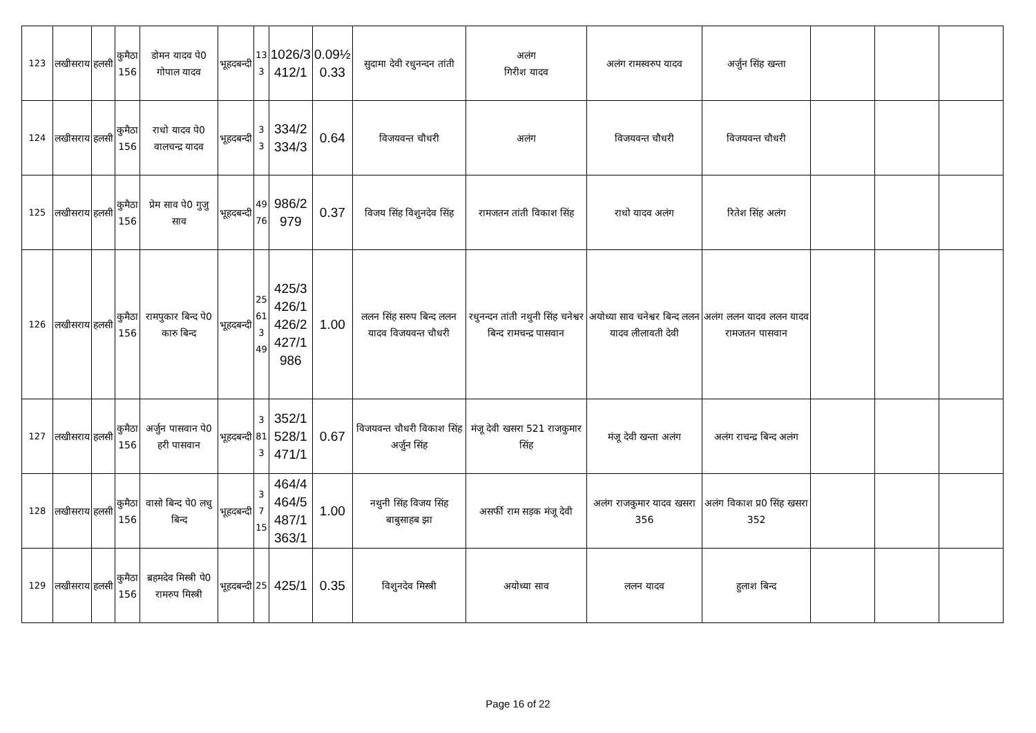| 123 | लखीसराय | हलसी | कुमैठा 156 | डोमन यादव पे0 गोपाल यादव | भूहदबन्दी | 13 3 | 1026/3 412/1 | 0.09½ 0.33 | सुदामा देवी रधुनन्दन तांती | अलंग गिरीश यादव | अलंग रामस्वरुप यादव | अर्जुन सिंह खन्ता | | | |
| 124 | लखीसराय | हलसी | कुमैठा 156 | राधो यादव पे0 वालचन्द्र यादव | भूहदबन्दी | 3 3 | 334/2 334/3 | 0.64 | विजयवन्त चौधरी | अलंग | विजयवन्त चौधरी | विजयवन्त चौधरी | | | |
| 125 | लखीसराय | हलसी | कुमैठा 156 | प्रेम साव पे0 गुजु साव | भूहदबन्दी | 49 76 | 986/2 979 | 0.37 | विजय सिंह विशुनदेव सिंह | रामजतन तांती विकाश सिंह | राधो यादव अलंग | रितेश सिंह अलंग | | | |
| 126 | लखीसराय | हलसी | कुमैठा 156 | रामपुकार बिन्द पे0 कारु बिन्द | भूहदबन्दी | 25 61 3 49 | 425/3 426/1 426/2 427/1 986 | 1.00 | ललन सिंह सरुप बिन्द ललन यादव विजयवन्त चौधरी | रधुनन्दन तांती नथुनी सिंह चनेश्वर बिन्द रामचन्द्र पासवान | अयोध्या साव चनेश्वर बिन्द ललन यादव लीलावती देवी | अलंग ललन यादव ललन यादव रामजतन पासवान | | | |
| 127 | लखीसराय | हलसी | कुमैठा 156 | अर्जुन पासवान पे0 हरी पासवान | भूहदबन्दी | 3 81 3 | 352/1 528/1 471/1 | 0.67 | विजयवन्त चौधरी विकाश सिंह अर्जुन सिंह | मंजू देवी खसरा 521 राजकुमार सिंह | मंजू देवी खन्ता अलंग | अलंग राचन्द्र बिन्द अलंग | | | |
| 128 | लखीसराय | हलसी | कुमैठा 156 | वासो बिन्द पे0 लधु बिन्द | भूहदबन्दी | 3 7 15 | 464/4 464/5 487/1 363/1 | 1.00 | नथुनी सिंह विजय सिंह बाबुसाहब झा | असर्फी राम सड़क मंजू देवी | अलंग राजकुमार यादव खसरा 356 | अलंग विकाश प्र0 सिंह खसरा 352 | | | |
| 129 | लखीसराय | हलसी | कुमैठा 156 | ब्रहमदेव मिस्त्री पे0 रामरुप मिस्त्री | भूहदबन्दी | 25 | 425/1 | 0.35 | विशुनदेव मिस्त्री | अयोध्या साव | ललन यादव | हुलाश बिन्द | | | |
Page 16 of 22